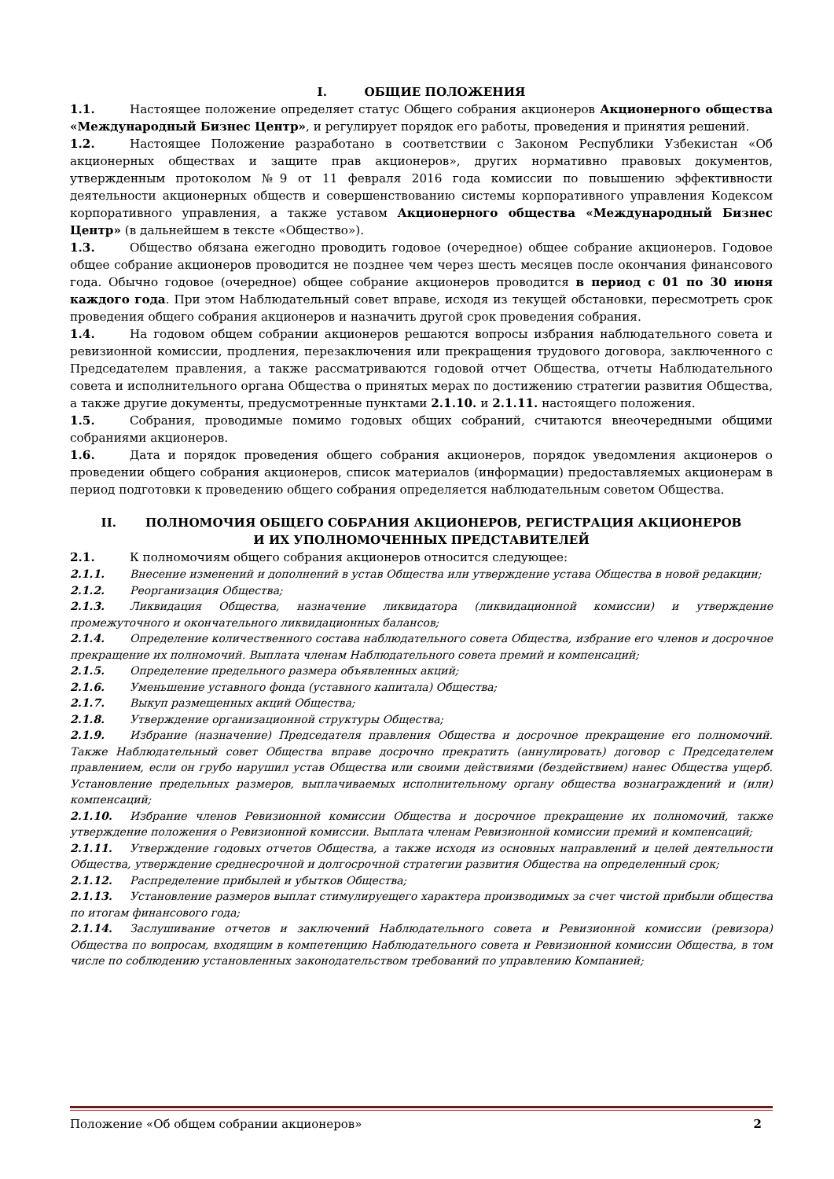I. ОБЩИЕ ПОЛОЖЕНИЯ
1.1. Настоящее положение определяет статус Общего собрания акционеров Акционерного общества «Международный Бизнес Центр», и регулирует порядок его работы, проведения и принятия решений.
1.2. Настоящее Положение разработано в соответствии с Законом Республики Узбекистан «Об акционерных обществах и защите прав акционеров», других нормативно правовых документов, утвержденным протоколом №9 от 11 февраля 2016 года комиссии по повышению эффективности деятельности акционерных обществ и совершенствованию системы корпоративного управления Кодексом корпоративного управления, а также уставом Акционерного общества «Международный Бизнес Центр» (в дальнейшем в тексте «Общество»).
1.3. Общество обязана ежегодно проводить годовое (очередное) общее собрание акционеров. Годовое общее собрание акционеров проводится не позднее чем через шесть месяцев после окончания финансового года. Обычно годовое (очередное) общее собрание акционеров проводится в период с 01 по 30 июня каждого года. При этом Наблюдательный совет вправе, исходя из текущей обстановки, пересмотреть срок проведения общего собрания акционеров и назначить другой срок проведения собрания.
1.4. На годовом общем собрании акционеров решаются вопросы избрания наблюдательного совета и ревизионной комиссии, продления, перезаключения или прекращения трудового договора, заключенного с Председателем правления, а также рассматриваются годовой отчет Общества, отчеты Наблюдательного совета и исполнительного органа Общества о принятых мерах по достижению стратегии развития Общества, а также другие документы, предусмотренные пунктами 2.1.10. и 2.1.11. настоящего положения.
1.5. Собрания, проводимые помимо годовых общих собраний, считаются внеочередными общими собраниями акционеров.
1.6. Дата и порядок проведения общего собрания акционеров, порядок уведомления акционеров о проведении общего собрания акционеров, список материалов (информации) предоставляемых акционерам в период подготовки к проведению общего собрания определяется наблюдательным советом Общества.
II. ПОЛНОМОЧИЯ ОБЩЕГО СОБРАНИЯ АКЦИОНЕРОВ, РЕГИСТРАЦИЯ АКЦИОНЕРОВ
И ИХ УПОЛНОМОЧЕННЫХ ПРЕДСТАВИТЕЛЕЙ
2.1. К полномочиям общего собрания акционеров относится следующее:
2.1.1. Внесение изменений и дополнений в устав Общества или утверждение устава Общества в новой редакции;
2.1.2. Реорганизация Общества;
2.1.3. Ликвидация Общества, назначение ликвидатора (ликвидационной комиссии) и утверждение промежуточного и окончательного ликвидационных балансов;
2.1.4. Определение количественного состава наблюдательного совета Общества, избрание его членов и досрочное прекращение их полномочий. Выплата членам Наблюдательного совета премий и компенсаций;
2.1.5. Определение предельного размера объявленных акций;
2.1.6. Уменьшение уставного фонда (уставного капитала) Общества;
2.1.7. Выкуп размещенных акций Общества;
2.1.8. Утверждение организационной структуры Общества;
2.1.9. Избрание (назначение) Председателя правления Общества и досрочное прекращение его полномочий. Также Наблюдательный совет Общества вправе досрочно прекратить (аннулировать) договор с Председателем правлением, если он грубо нарушил устав Общества или своими действиями (бездействием) нанес Общества ущерб. Установление предельных размеров, выплачиваемых исполнительному органу общества вознаграждений и (или) компенсаций;
2.1.10. Избрание членов Ревизионной комиссии Общества и досрочное прекращение их полномочий, также утверждение положения о Ревизионной комиссии. Выплата членам Ревизионной комиссии премий и компенсаций;
2.1.11. Утверждение годовых отчетов Общества, а также исходя из основных направлений и целей деятельности Общества, утверждение среднесрочной и долгосрочной стратегии развития Общества на определенный срок;
2.1.12. Распределение прибылей и убытков Общества;
2.1.13. Установление размеров выплат стимулируещего характера производимых за счет чистой прибыли общества по итогам финансового года;
2.1.14. Заслушивание отчетов и заключений Наблюдательного совета и Ревизионной комиссии (ревизора) Общества по вопросам, входящим в компетенцию Наблюдательного совета и Ревизионной комиссии Общества, в том числе по соблюдению установленных законодательством требований по управлению Компанией;
Положение «Об общем собрании акционеров» 2